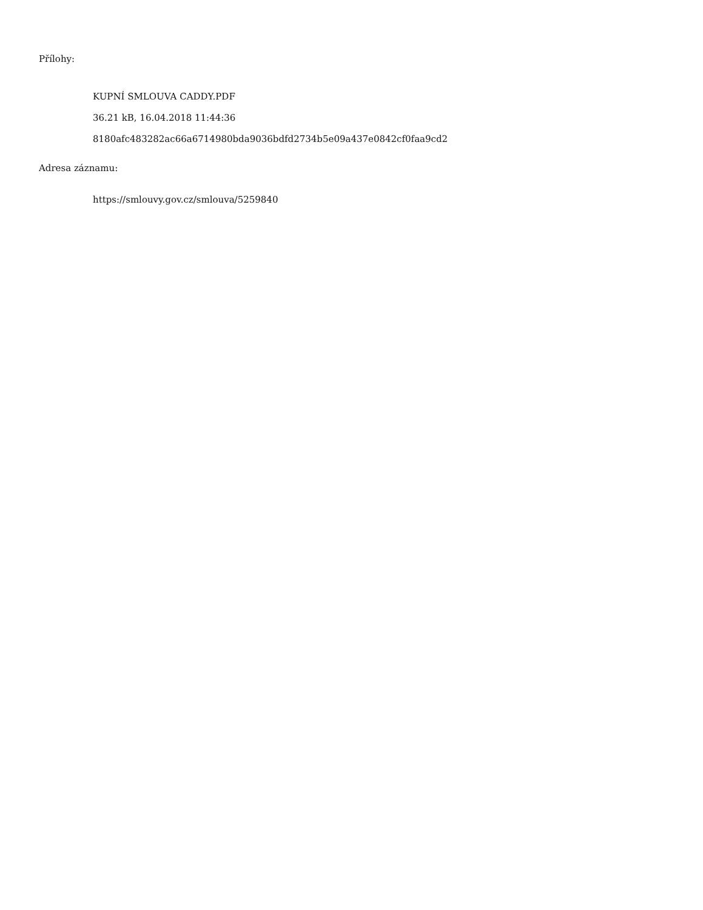Přílohy:
KUPNÍ SMLOUVA CADDY.PDF
36.21 kB, 16.04.2018 11:44:36
8180afc483282ac66a6714980bda9036bdfd2734b5e09a437e0842cf0faa9cd2
Adresa záznamu:
https://smlouvy.gov.cz/smlouva/5259840